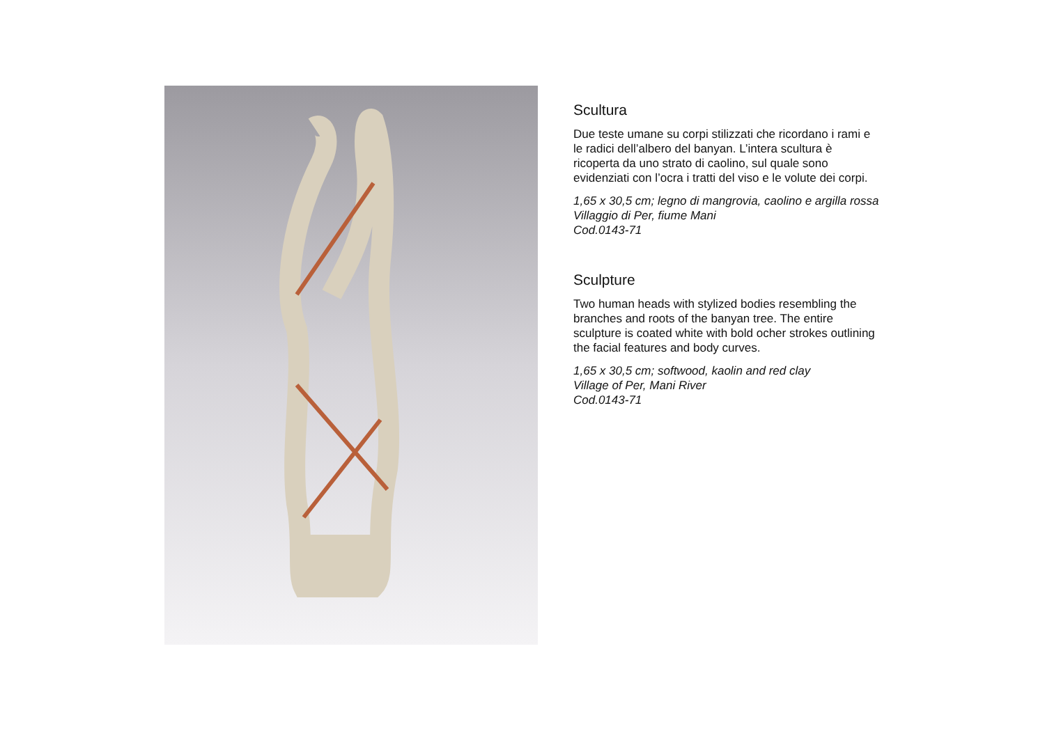Scultura
Due teste umane su corpi stilizzati che ricordano i rami e le radici dell’albero del banyan. L’intera scultura è ricoperta da uno strato di caolino, sul quale sono evidenziati con l’ocra i tratti del viso e le volute dei corpi.
1,65 x 30,5 cm; legno di mangrovia, caolino e argilla rossa
Villaggio di Per, fiume Mani
Cod.0143-71
Sculpture
Two human heads with stylized bodies resembling the branches and roots of the banyan tree. The entire sculpture is coated white with bold ocher strokes outlining the facial features and body curves.
1,65 x 30,5 cm; softwood, kaolin and red clay
Village of Per, Mani River
Cod.0143-71